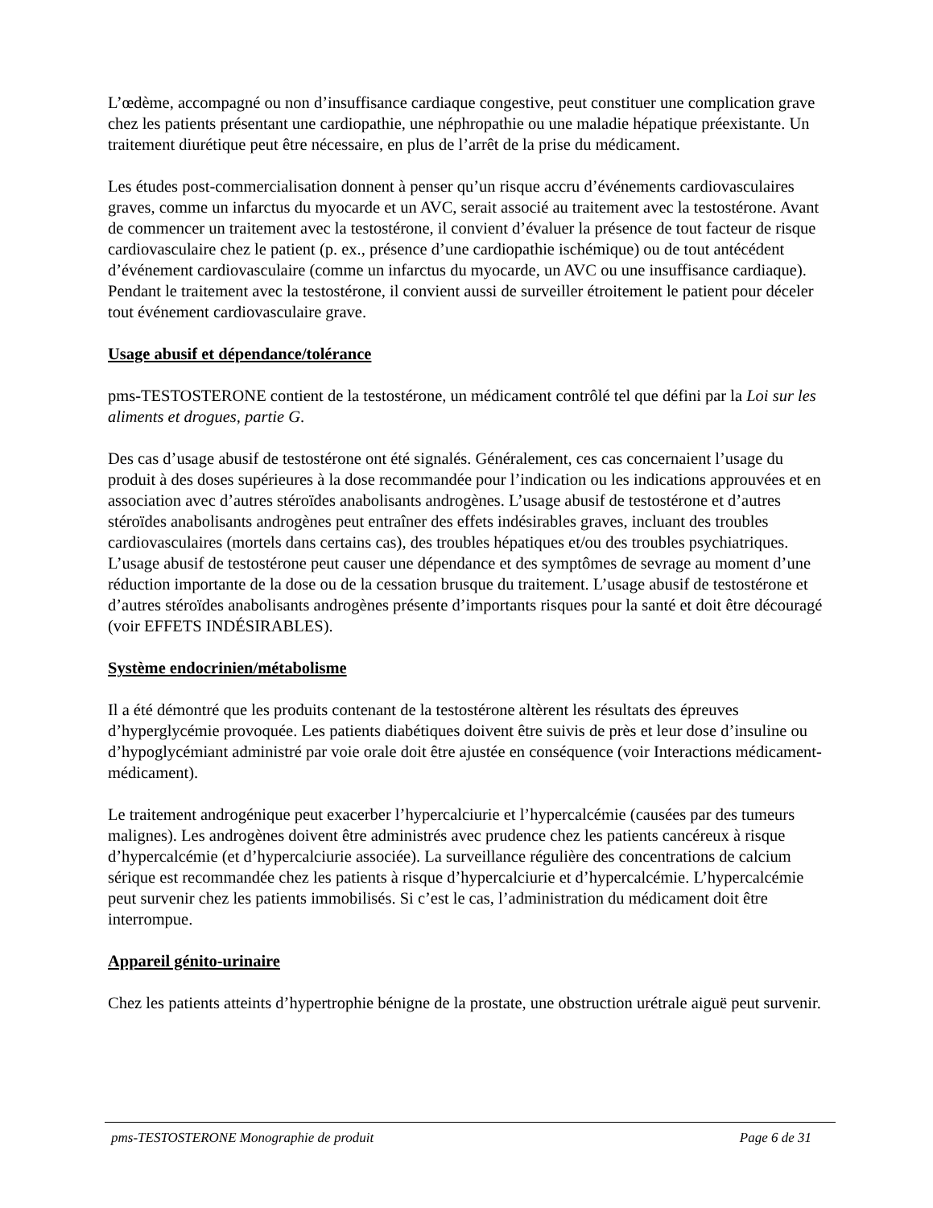L’œdème, accompagné ou non d’insuffisance cardiaque congestive, peut constituer une complication grave chez les patients présentant une cardiopathie, une néphropathie ou une maladie hépatique préexistante. Un traitement diurétique peut être nécessaire, en plus de l’arrêt de la prise du médicament.
Les études post-commercialisation donnent à penser qu’un risque accru d’événements cardiovasculaires graves, comme un infarctus du myocarde et un AVC, serait associé au traitement avec la testostérone. Avant de commencer un traitement avec la testostérone, il convient d’évaluer la présence de tout facteur de risque cardiovasculaire chez le patient (p. ex., présence d’une cardiopathie ischémique) ou de tout antécédent d’événement cardiovasculaire (comme un infarctus du myocarde, un AVC ou une insuffisance cardiaque). Pendant le traitement avec la testostérone, il convient aussi de surveiller étroitement le patient pour déceler tout événement cardiovasculaire grave.
Usage abusif et dépendance/tolérance
pms-TESTOSTERONE contient de la testostérone, un médicament contrôlé tel que défini par la Loi sur les aliments et drogues, partie G.
Des cas d’usage abusif de testostérone ont été signalés. Généralement, ces cas concernaient l’usage du produit à des doses supérieures à la dose recommandée pour l’indication ou les indications approuvées et en association avec d’autres stéroïdes anabolisants androgènes. L’usage abusif de testostérone et d’autres stéroïdes anabolisants androgènes peut entraîner des effets indésirables graves, incluant des troubles cardiovasculaires (mortels dans certains cas), des troubles hépatiques et/ou des troubles psychiatriques. L’usage abusif de testostérone peut causer une dépendance et des symptômes de sevrage au moment d’une réduction importante de la dose ou de la cessation brusque du traitement. L’usage abusif de testostérone et d’autres stéroïdes anabolisants androgènes présente d’importants risques pour la santé et doit être découragé (voir EFFETS INDÉSIRABLES).
Système endocrinien/métabolisme
Il a été démontré que les produits contenant de la testostérone altèrent les résultats des épreuves d’hyperglycémie provoquée. Les patients diabétiques doivent être suivis de près et leur dose d’insuline ou d’hypoglycémiant administré par voie orale doit être ajustée en conséquence (voir Interactions médicament-médicament).
Le traitement androgénique peut exacerber l’hypercalciurie et l’hypercalcémie (causées par des tumeurs malignes). Les androgènes doivent être administrés avec prudence chez les patients cancéreux à risque d’hypercalcémie (et d’hypercalciurie associée). La surveillance régulière des concentrations de calcium sérique est recommandée chez les patients à risque d’hypercalciurie et d’hypercalcémie. L’hypercalcémie peut survenir chez les patients immobilisés. Si c’est le cas, l’administration du médicament doit être interrompue.
Appareil génito-urinaire
Chez les patients atteints d’hypertrophie bénigne de la prostate, une obstruction urétrale aiguë peut survenir.
pms-TESTOSTERONE Monographie de produit Page 6 de 31